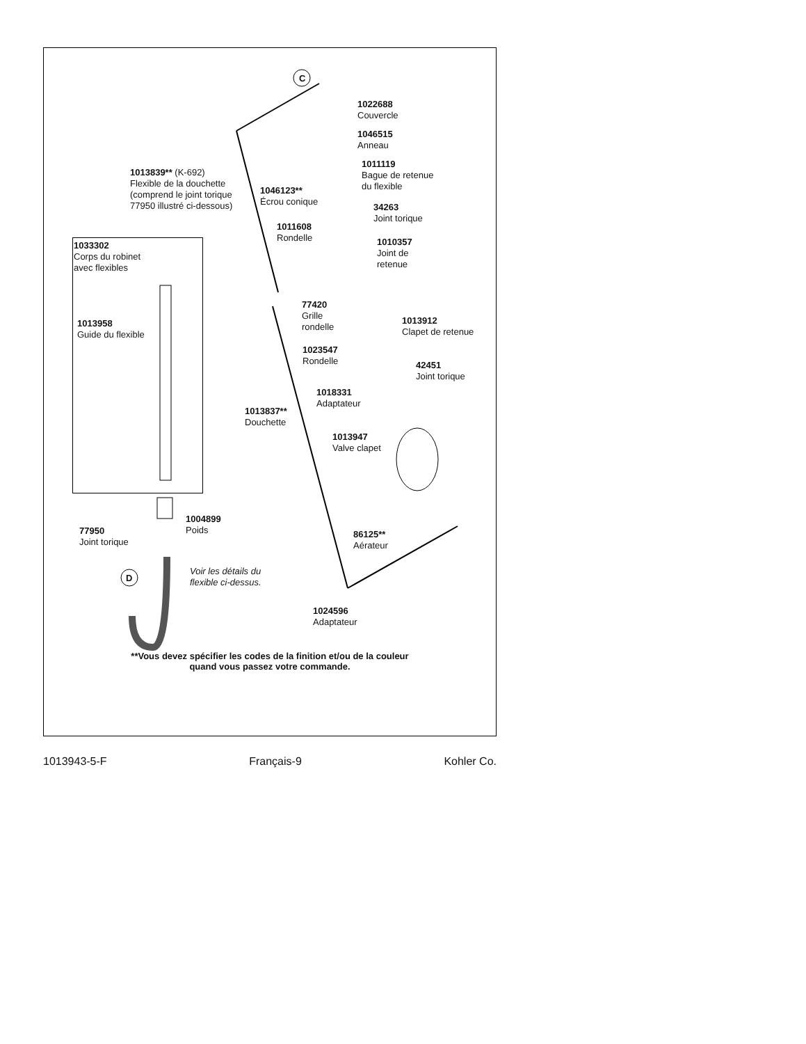C
D
1022688
Couvercle
1046515
Anneau
1013839** (K-692)
Flexible de la douchette
(comprend le joint torique
77950 illustré ci-dessous)
1011119
Bague de retenue
du flexible
1046123**
Écrou conique
34263
Joint torique
1011608
Rondelle
1033302
Corps du robinet
avec flexibles
1010357
Joint de
retenue
77420
Grille
rondelle
1013958
Guide du flexible
1013912
Clapet de retenue
1023547
Rondelle
42451
Joint torique
1018331
Adaptateur
1013837**
Douchette
1013947
Valve clapet
1004899
Poids
77950
Joint torique
86125**
Aérateur
Voir les détails du
flexible ci-dessus.
1024596
Adaptateur
**Vous devez spécifier les codes de la finition et/ou de la couleur
quand vous passez votre commande.
1013943-5-F Français-9 Kohler Co.